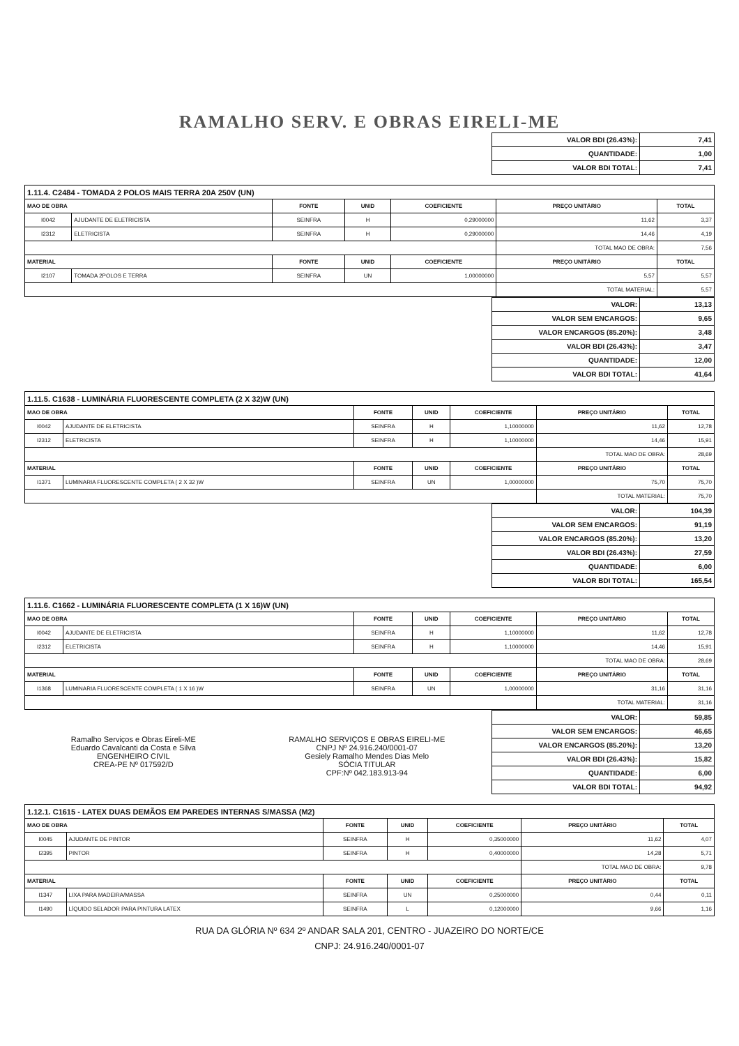RAMALHO SERV. E OBRAS EIRELI-ME
| VALOR BDI (26.43%): | 7,41 |
| QUANTIDADE: | 1,00 |
| VALOR BDI TOTAL: | 7,41 |
| 1.11.4. C2484 - TOMADA 2 POLOS MAIS TERRA 20A 250V (UN) | | | | | | |
| --- | --- | --- | --- | --- | --- | --- |
| MAO DE OBRA | | FONTE | UNID | COEFICIENTE | PREÇO UNITÁRIO | TOTAL |
| I0042 | AJUDANTE DE ELETRICISTA | SEINFRA | H | 0,29000000 | 11,62 | 3,37 |
| I2312 | ELETRICISTA | SEINFRA | H | 0,29000000 | 14,46 | 4,19 |
| | | | | | TOTAL MAO DE OBRA: | 7,56 |
| MATERIAL | | FONTE | UNID | COEFICIENTE | PREÇO UNITÁRIO | TOTAL |
| I2107 | TOMADA 2POLOS E TERRA | SEINFRA | UN | 1,00000000 | 5,57 | 5,57 |
| | | | | | TOTAL MATERIAL: | 5,57 |
| VALOR: | 13,13 |
| VALOR SEM ENCARGOS: | 9,65 |
| VALOR ENCARGOS (85.20%): | 3,48 |
| VALOR BDI (26.43%): | 3,47 |
| QUANTIDADE: | 12,00 |
| VALOR BDI TOTAL: | 41,64 |
| 1.11.5. C1638 - LUMINÁRIA FLUORESCENTE COMPLETA (2 X 32)W (UN) | | | | | | |
| --- | --- | --- | --- | --- | --- | --- |
| MAO DE OBRA | | FONTE | UNID | COEFICIENTE | PREÇO UNITÁRIO | TOTAL |
| I0042 | AJUDANTE DE ELETRICISTA | SEINFRA | H | 1,10000000 | 11,62 | 12,78 |
| I2312 | ELETRICISTA | SEINFRA | H | 1,10000000 | 14,46 | 15,91 |
| | | | | | TOTAL MAO DE OBRA: | 28,69 |
| MATERIAL | | FONTE | UNID | COEFICIENTE | PREÇO UNITÁRIO | TOTAL |
| I1371 | LUMINARIA FLUORESCENTE COMPLETA ( 2 X 32 )W | SEINFRA | UN | 1,00000000 | 75,70 | 75,70 |
| | | | | | TOTAL MATERIAL: | 75,70 |
| VALOR: | 104,39 |
| VALOR SEM ENCARGOS: | 91,19 |
| VALOR ENCARGOS (85.20%): | 13,20 |
| VALOR BDI (26.43%): | 27,59 |
| QUANTIDADE: | 6,00 |
| VALOR BDI TOTAL: | 165,54 |
| 1.11.6. C1662 - LUMINÁRIA FLUORESCENTE COMPLETA (1 X 16)W (UN) | | | | | | |
| --- | --- | --- | --- | --- | --- | --- |
| MAO DE OBRA | | FONTE | UNID | COEFICIENTE | PREÇO UNITÁRIO | TOTAL |
| I0042 | AJUDANTE DE ELETRICISTA | SEINFRA | H | 1,10000000 | 11,62 | 12,78 |
| I2312 | ELETRICISTA | SEINFRA | H | 1,10000000 | 14,46 | 15,91 |
| | | | | | TOTAL MAO DE OBRA: | 28,69 |
| MATERIAL | | FONTE | UNID | COEFICIENTE | PREÇO UNITÁRIO | TOTAL |
| I1368 | LUMINARIA FLUORESCENTE COMPLETA ( 1 X 16 )W | SEINFRA | UN | 1,00000000 | 31,16 | 31,16 |
| | | | | | TOTAL MATERIAL: | 31,16 |
Ramalho Serviços e Obras Eireli-ME
Eduardo Cavalcanti da Costa e Silva
ENGENHEIRO CIVIL
CREA-PE Nº 017592/D
RAMALHO SERVIÇOS E OBRAS EIRELI-ME
CNPJ Nº 24.916.240/0001-07
Gesiely Ramalho Mendes Dias Melo
SÓCIA TITULAR
CPF:Nº 042.183.913-94
| VALOR: | 59,85 |
| VALOR SEM ENCARGOS: | 46,65 |
| VALOR ENCARGOS (85.20%): | 13,20 |
| VALOR BDI (26.43%): | 15,82 |
| QUANTIDADE: | 6,00 |
| VALOR BDI TOTAL: | 94,92 |
| 1.12.1. C1615 - LATEX DUAS DEMÃOS EM PAREDES INTERNAS S/MASSA (M2) | | | | | | |
| --- | --- | --- | --- | --- | --- | --- |
| MAO DE OBRA | | FONTE | UNID | COEFICIENTE | PREÇO UNITÁRIO | TOTAL |
| I0045 | AJUDANTE DE PINTOR | SEINFRA | H | 0,35000000 | 11,62 | 4,07 |
| I2395 | PINTOR | SEINFRA | H | 0,40000000 | 14,28 | 5,71 |
| | | | | | TOTAL MAO DE OBRA: | 9,78 |
| MATERIAL | | FONTE | UNID | COEFICIENTE | PREÇO UNITÁRIO | TOTAL |
| I1347 | LIXA PARA MADEIRA/MASSA | SEINFRA | UN | 0,25000000 | 0,44 | 0,11 |
| I1490 | LÍQUIDO SELADOR PARA PINTURA LATEX | SEINFRA | L | 0,12000000 | 9,66 | 1,16 |
RUA DA GLÓRIA Nº 634 2º ANDAR SALA 201, CENTRO - JUAZEIRO DO NORTE/CE
CNPJ: 24.916.240/0001-07